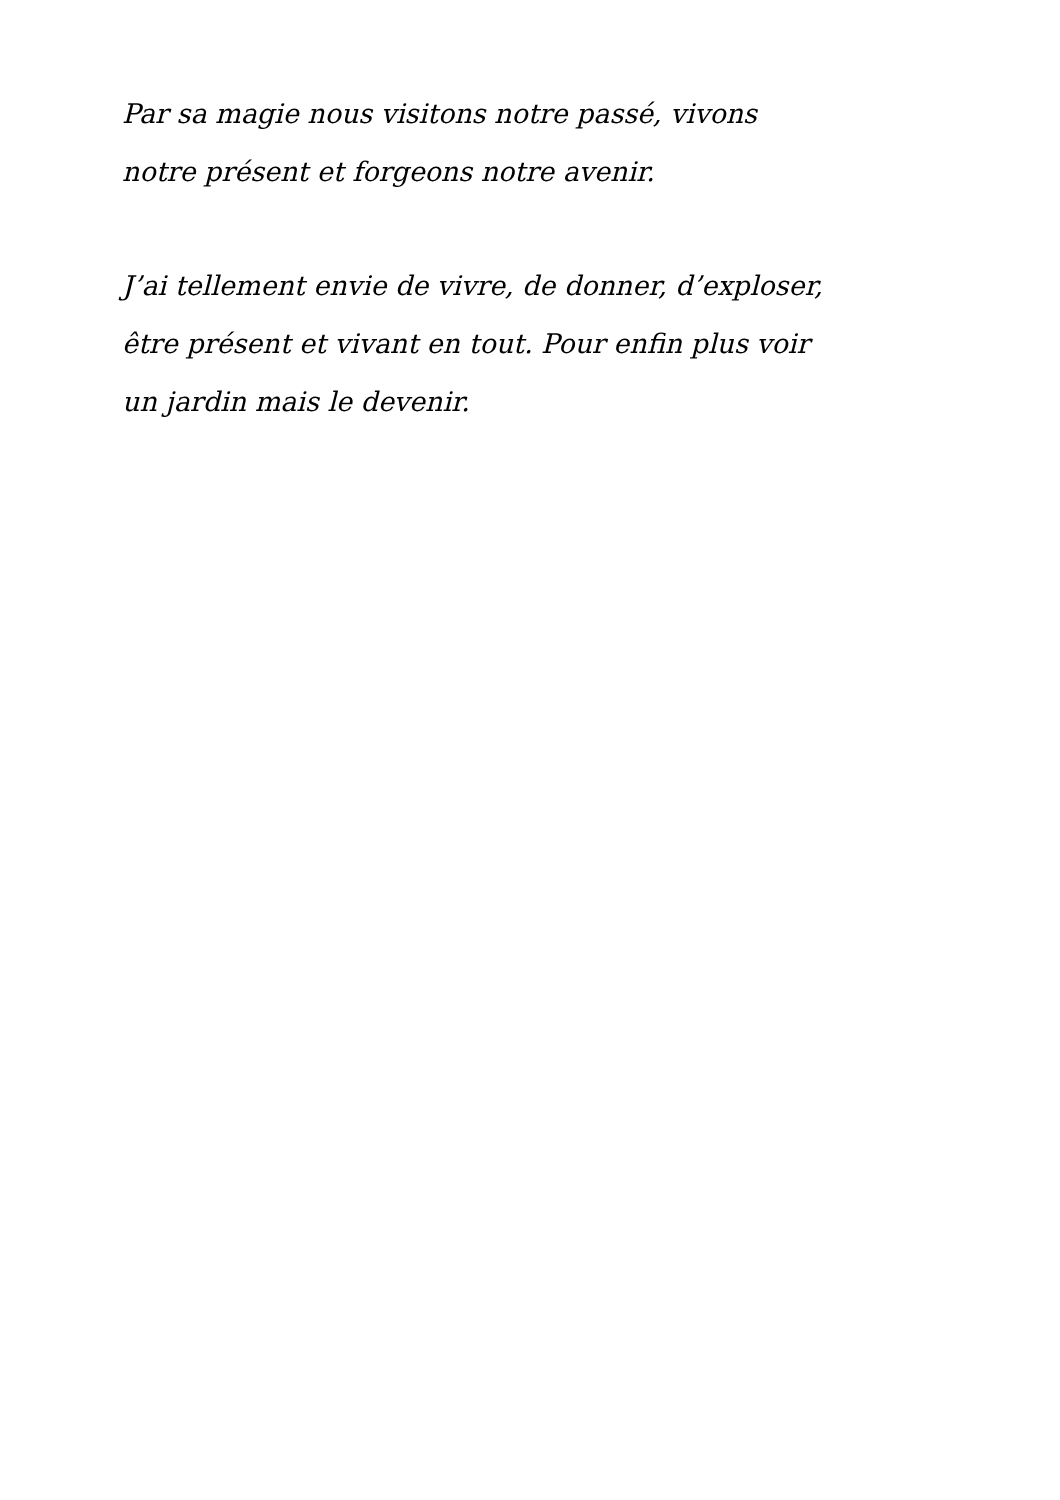Par sa magie nous visitons notre passé, vivons
notre présent et forgeons notre avenir.
J’ai tellement envie de vivre, de donner, d’exploser,
être présent et vivant en tout. Pour enfin plus voir
un jardin mais le devenir.